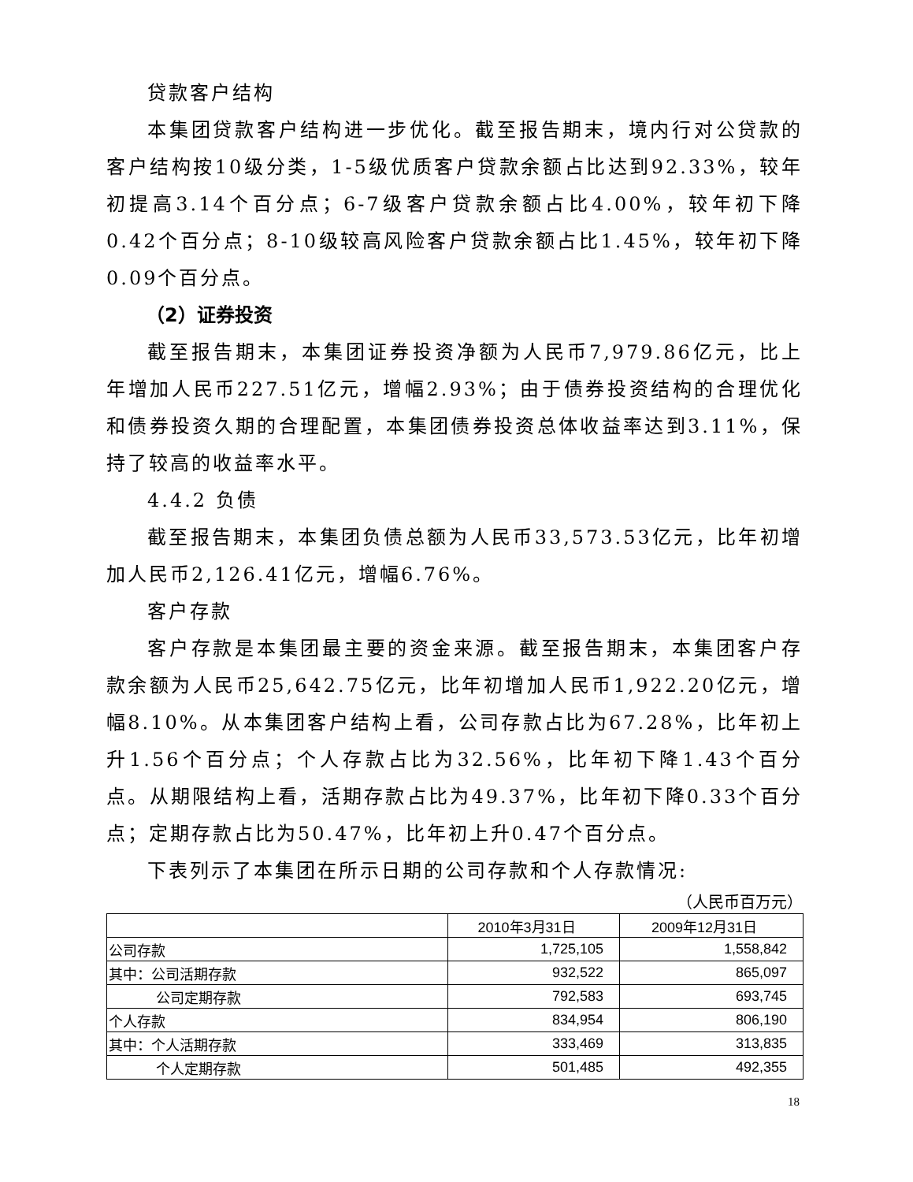贷款客户结构
本集团贷款客户结构进一步优化。截至报告期末，境内行对公贷款的客户结构按10级分类，1-5级优质客户贷款余额占比达到92.33%，较年初提高3.14个百分点；6-7级客户贷款余额占比4.00%，较年初下降0.42个百分点；8-10级较高风险客户贷款余额占比1.45%，较年初下降0.09个百分点。
（2）证券投资
截至报告期末，本集团证券投资净额为人民币7,979.86亿元，比上年增加人民币227.51亿元，增幅2.93%；由于债券投资结构的合理优化和债券投资久期的合理配置，本集团债券投资总体收益率达到3.11%，保持了较高的收益率水平。
4.4.2 负债
截至报告期末，本集团负债总额为人民币33,573.53亿元，比年初增加人民币2,126.41亿元，增幅6.76%。
客户存款
客户存款是本集团最主要的资金来源。截至报告期末，本集团客户存款余额为人民币25,642.75亿元，比年初增加人民币1,922.20亿元，增幅8.10%。从本集团客户结构上看，公司存款占比为67.28%，比年初上升1.56个百分点；个人存款占比为32.56%，比年初下降1.43个百分点。从期限结构上看，活期存款占比为49.37%，比年初下降0.33个百分点；定期存款占比为50.47%，比年初上升0.47个百分点。
下表列示了本集团在所示日期的公司存款和个人存款情况:
（人民币百万元）
| | 2010年3月31日 | 2009年12月31日 |
| --- | --- | --- |
| 公司存款 | 1,725,105 | 1,558,842 |
| 其中：公司活期存款 | 932,522 | 865,097 |
| 公司定期存款 | 792,583 | 693,745 |
| 个人存款 | 834,954 | 806,190 |
| 其中：个人活期存款 | 333,469 | 313,835 |
| 个人定期存款 | 501,485 | 492,355 |
18